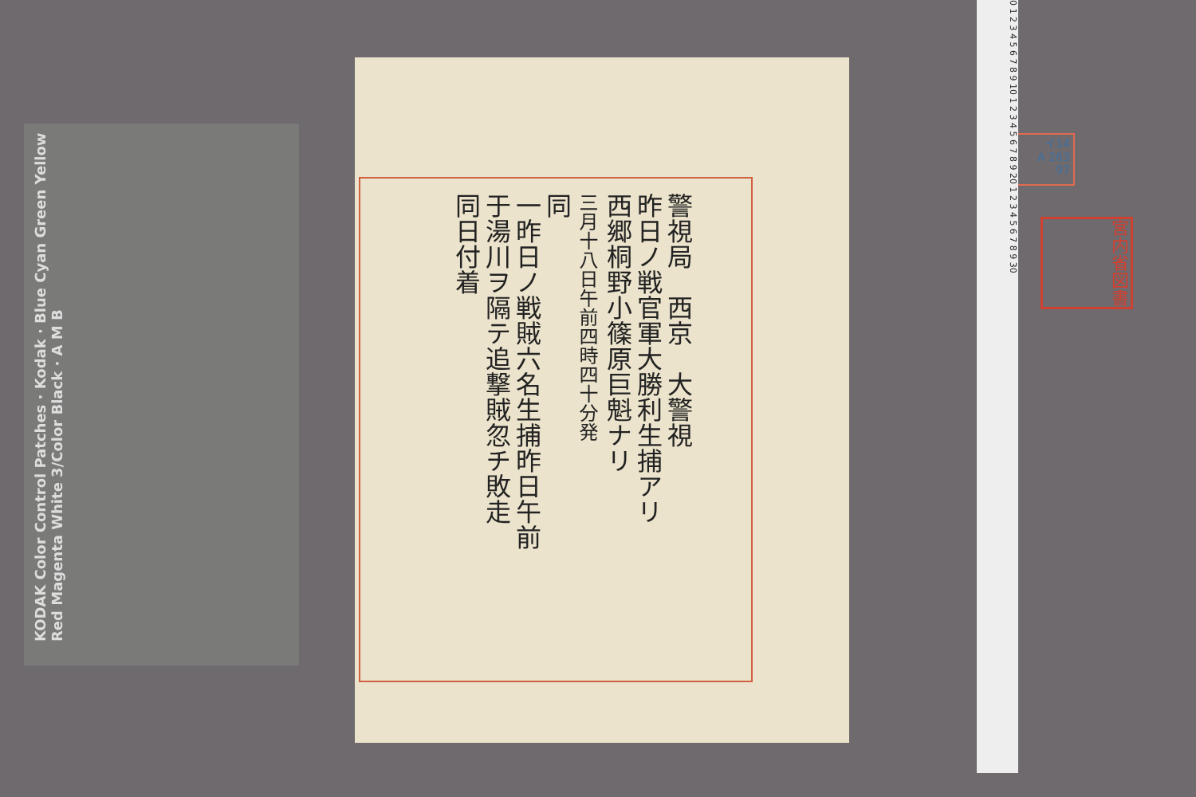KODAK Color Control Patches · Kodak · Blue Cyan Green Yellow Red Magenta White 3/Color Black · A M B
イ14
A 263
97
宮内省図書
警視局　西京　大警視
昨日ノ戦官軍大勝利生捕アリ
西郷桐野小篠原巨魁ナリ
三月十八日午前四時四十分発
同
一昨日ノ戦賊六名生捕昨日午前
于湯川ヲ隔テ追撃賊忽チ敗走
同日付着
0 1 2 3 4 5 6 7 8 9 10 1 2 3 4 5 6 7 8 9 20 1 2 3 4 5 6 7 8 9 30